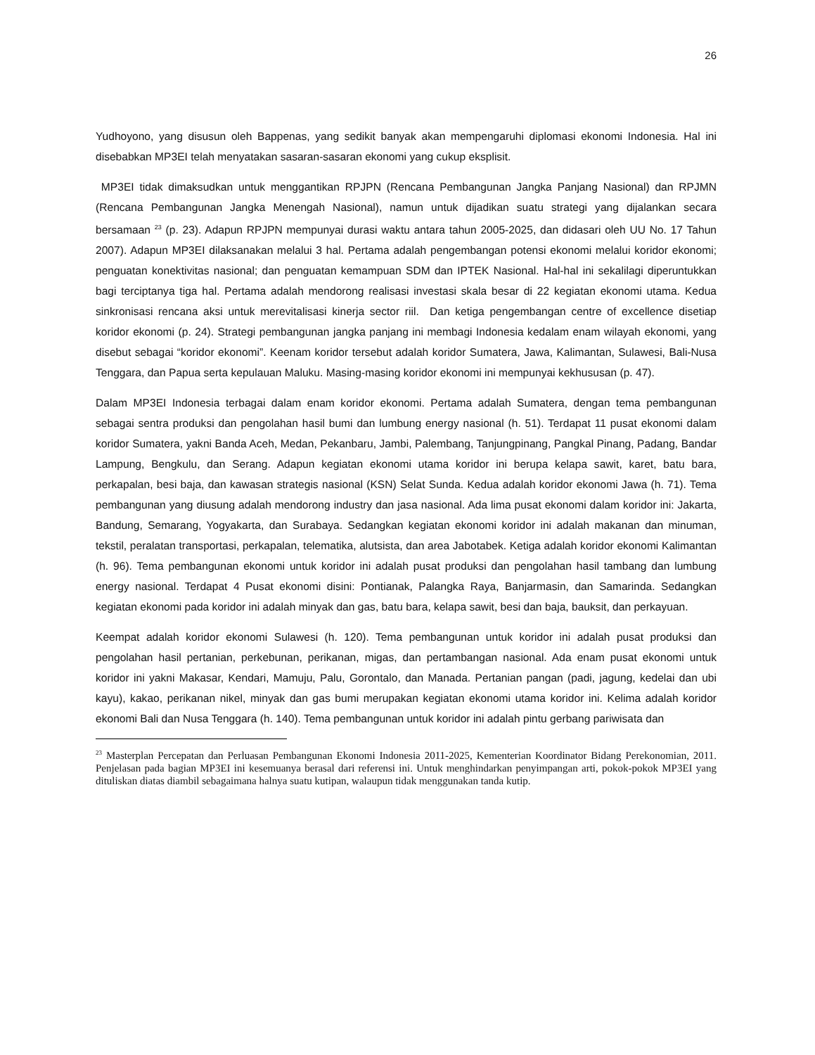26
Yudhoyono, yang disusun oleh Bappenas, yang sedikit banyak akan mempengaruhi diplomasi ekonomi Indonesia. Hal ini disebabkan MP3EI telah menyatakan sasaran-sasaran ekonomi yang cukup eksplisit.
MP3EI tidak dimaksudkan untuk menggantikan RPJPN (Rencana Pembangunan Jangka Panjang Nasional) dan RPJMN (Rencana Pembangunan Jangka Menengah Nasional), namun untuk dijadikan suatu strategi yang dijalankan secara bersamaan <sup>23</sup> (p. 23). Adapun RPJPN mempunyai durasi waktu antara tahun 2005-2025, dan didasari oleh UU No. 17 Tahun 2007). Adapun MP3EI dilaksanakan melalui 3 hal. Pertama adalah pengembangan potensi ekonomi melalui koridor ekonomi; penguatan konektivitas nasional; dan penguatan kemampuan SDM dan IPTEK Nasional. Hal-hal ini sekalilagi diperuntukkan bagi terciptanya tiga hal. Pertama adalah mendorong realisasi investasi skala besar di 22 kegiatan ekonomi utama. Kedua sinkronisasi rencana aksi untuk merevitalisasi kinerja sector riil. Dan ketiga pengembangan centre of excellence disetiap koridor ekonomi (p. 24). Strategi pembangunan jangka panjang ini membagi Indonesia kedalam enam wilayah ekonomi, yang disebut sebagai “koridor ekonomi”. Keenam koridor tersebut adalah koridor Sumatera, Jawa, Kalimantan, Sulawesi, Bali-Nusa Tenggara, dan Papua serta kepulauan Maluku. Masing-masing koridor ekonomi ini mempunyai kekhususan (p. 47).
Dalam MP3EI Indonesia terbagai dalam enam koridor ekonomi. Pertama adalah Sumatera, dengan tema pembangunan sebagai sentra produksi dan pengolahan hasil bumi dan lumbung energy nasional (h. 51). Terdapat 11 pusat ekonomi dalam koridor Sumatera, yakni Banda Aceh, Medan, Pekanbaru, Jambi, Palembang, Tanjungpinang, Pangkal Pinang, Padang, Bandar Lampung, Bengkulu, dan Serang. Adapun kegiatan ekonomi utama koridor ini berupa kelapa sawit, karet, batu bara, perkapalan, besi baja, dan kawasan strategis nasional (KSN) Selat Sunda. Kedua adalah koridor ekonomi Jawa (h. 71). Tema pembangunan yang diusung adalah mendorong industry dan jasa nasional. Ada lima pusat ekonomi dalam koridor ini: Jakarta, Bandung, Semarang, Yogyakarta, dan Surabaya. Sedangkan kegiatan ekonomi koridor ini adalah makanan dan minuman, tekstil, peralatan transportasi, perkapalan, telematika, alutsista, dan area Jabotabek. Ketiga adalah koridor ekonomi Kalimantan (h. 96). Tema pembangunan ekonomi untuk koridor ini adalah pusat produksi dan pengolahan hasil tambang dan lumbung energy nasional. Terdapat 4 Pusat ekonomi disini: Pontianak, Palangka Raya, Banjarmasin, dan Samarinda. Sedangkan kegiatan ekonomi pada koridor ini adalah minyak dan gas, batu bara, kelapa sawit, besi dan baja, bauksit, dan perkayuan.
Keempat adalah koridor ekonomi Sulawesi (h. 120). Tema pembangunan untuk koridor ini adalah pusat produksi dan pengolahan hasil pertanian, perkebunan, perikanan, migas, dan pertambangan nasional. Ada enam pusat ekonomi untuk koridor ini yakni Makasar, Kendari, Mamuju, Palu, Gorontalo, dan Manada. Pertanian pangan (padi, jagung, kedelai dan ubi kayu), kakao, perikanan nikel, minyak dan gas bumi merupakan kegiatan ekonomi utama koridor ini. Kelima adalah koridor ekonomi Bali dan Nusa Tenggara (h. 140). Tema pembangunan untuk koridor ini adalah pintu gerbang pariwisata dan
<sup>23</sup> Masterplan Percepatan dan Perluasan Pembangunan Ekonomi Indonesia 2011-2025, Kementerian Koordinator Bidang Perekonomian, 2011. Penjelasan pada bagian MP3EI ini kesemuanya berasal dari referensi ini. Untuk menghindarkan penyimpangan arti, pokok-pokok MP3EI yang dituliskan diatas diambil sebagaimana halnya suatu kutipan, walaupun tidak menggunakan tanda kutip.